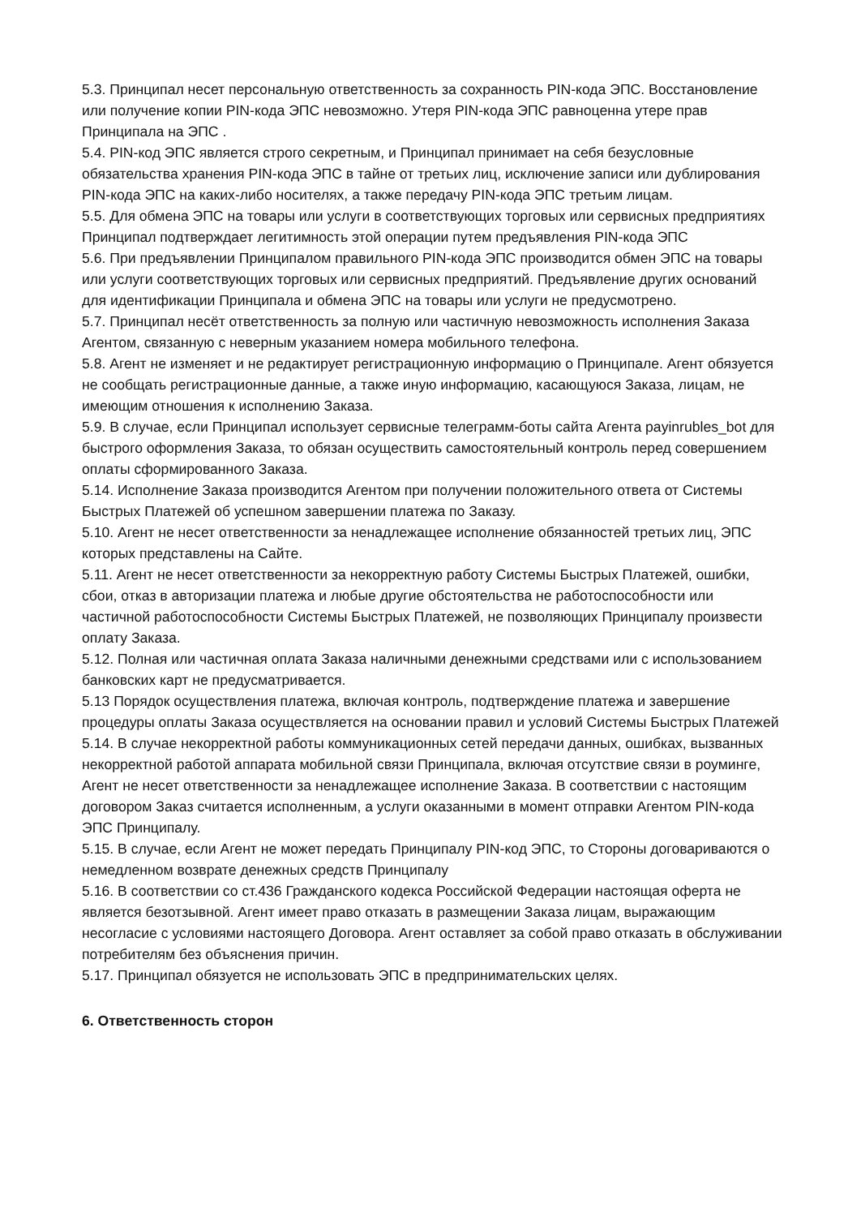5.3. Принципал несет персональную ответственность за сохранность PIN-кода ЭПС. Восстановление или получение копии PIN-кода ЭПС невозможно. Утеря PIN-кода ЭПС равноценна утере прав Принципала на ЭПС .
5.4. PIN-код ЭПС является строго секретным, и Принципал принимает на себя безусловные обязательства хранения PIN-кода ЭПС в тайне от третьих лиц, исключение записи или дублирования PIN-кода ЭПС на каких-либо носителях, а также передачу PIN-кода ЭПС третьим лицам.
5.5. Для обмена ЭПС на товары или услуги в соответствующих торговых или сервисных предприятиях Принципал подтверждает легитимность этой операции путем предъявления PIN-кода ЭПС
5.6. При предъявлении Принципалом правильного PIN-кода ЭПС производится обмен ЭПС на товары или услуги соответствующих торговых или сервисных предприятий. Предъявление других оснований для идентификации Принципала и обмена ЭПС на товары или услуги не предусмотрено.
5.7. Принципал несёт ответственность за полную или частичную невозможность исполнения Заказа Агентом, связанную с неверным указанием номера мобильного телефона.
5.8. Агент не изменяет и не редактирует регистрационную информацию о Принципале. Агент обязуется не сообщать регистрационные данные, а также иную информацию, касающуюся Заказа, лицам, не имеющим отношения к исполнению Заказа.
5.9. В случае, если Принципал использует сервисные телеграмм-боты сайта Агента payinrubles_bot для быстрого оформления Заказа, то обязан осуществить самостоятельный контроль перед совершением оплаты сформированного Заказа.
5.14. Исполнение Заказа производится Агентом при получении положительного ответа от Системы Быстрых Платежей об успешном завершении платежа по Заказу.
5.10. Агент не несет ответственности за ненадлежащее исполнение обязанностей третьих лиц, ЭПС которых представлены на Сайте.
5.11. Агент не несет ответственности за некорректную работу Системы Быстрых Платежей, ошибки, сбои, отказ в авторизации платежа и любые другие обстоятельства не работоспособности или частичной работоспособности Системы Быстрых Платежей, не позволяющих Принципалу произвести оплату Заказа.
5.12. Полная или частичная оплата Заказа наличными денежными средствами или с использованием банковских карт не предусматривается.
5.13 Порядок осуществления платежа, включая контроль, подтверждение платежа и завершение процедуры оплаты Заказа осуществляется на основании правил и условий Системы Быстрых Платежей
5.14. В случае некорректной работы коммуникационных сетей передачи данных, ошибках, вызванных некорректной работой аппарата мобильной связи Принципала, включая отсутствие связи в роуминге, Агент не несет ответственности за ненадлежащее исполнение Заказа. В соответствии с настоящим договором Заказ считается исполненным, а услуги оказанными в момент отправки Агентом PIN-кода ЭПС Принципалу.
5.15. В случае, если Агент не может передать Принципалу PIN-код ЭПС, то Стороны договариваются о немедленном возврате денежных средств Принципалу
5.16. В соответствии со ст.436 Гражданского кодекса Российской Федерации настоящая оферта не является безотзывной. Агент имеет право отказать в размещении Заказа лицам, выражающим несогласие с условиями настоящего Договора. Агент оставляет за собой право отказать в обслуживании потребителям без объяснения причин.
5.17. Принципал обязуется не использовать ЭПС в предпринимательских целях.
6. Ответственность сторон